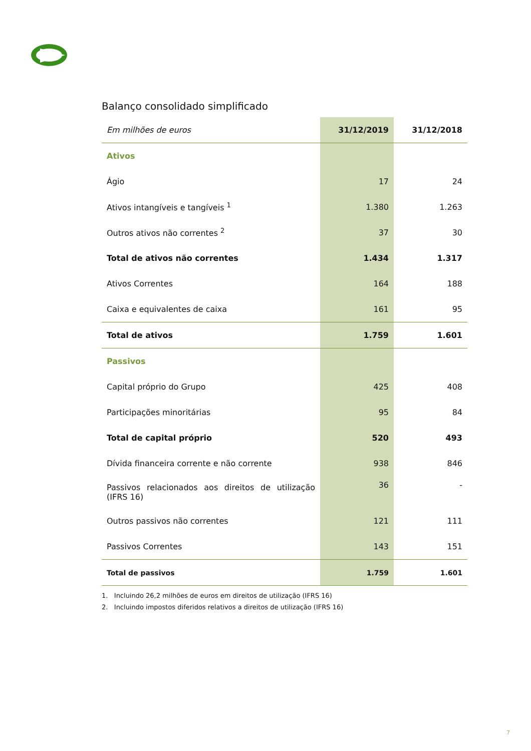Balanço consolidado simplificado
| Em milhões de euros | 31/12/2019 | 31/12/2018 |
| Ativos | | |
| Ágio | 17 | 24 |
| Ativos intangíveis e tangíveis <sup>1</sup> | 1.380 | 1.263 |
| Outros ativos não correntes <sup>2</sup> | 37 | 30 |
| Total de ativos não correntes | 1.434 | 1.317 |
| Ativos Correntes | 164 | 188 |
| Caixa e equivalentes de caixa | 161 | 95 |
| Total de ativos | 1.759 | 1.601 |
| Passivos | | |
| Capital próprio do Grupo | 425 | 408 |
| Participações minoritárias | 95 | 84 |
| Total de capital próprio | 520 | 493 |
| Dívida financeira corrente e não corrente | 938 | 846 |
| Passivos relacionados aos direitos de utilização (IFRS 16) | 36 | - |
| Outros passivos não correntes | 121 | 111 |
| Passivos Correntes | 143 | 151 |
| Total de passivos | 1.759 | 1.601 |
1. Incluindo 26,2 milhões de euros em direitos de utilização (IFRS 16)
2. Incluindo impostos diferidos relativos a direitos de utilização (IFRS 16)
7